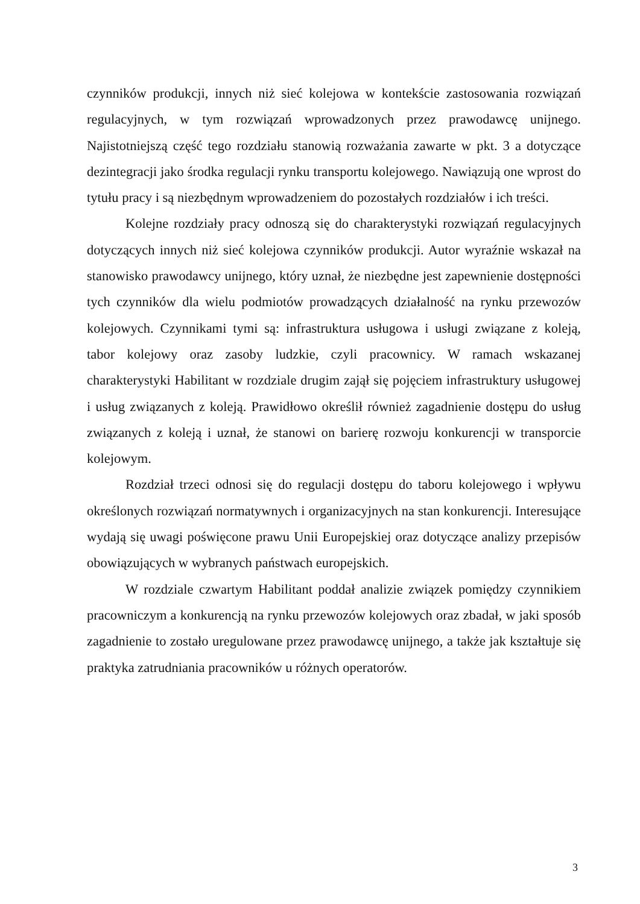czynników produkcji, innych niż sieć kolejowa w kontekście zastosowania rozwiązań regulacyjnych, w tym rozwiązań wprowadzonych przez prawodawcę unijnego. Najistotniejszą część tego rozdziału stanowią rozważania zawarte w pkt. 3 a dotyczące dezintegracji jako środka regulacji rynku transportu kolejowego. Nawiązują one wprost do tytułu pracy i są niezbędnym wprowadzeniem do pozostałych rozdziałów i ich treści.
Kolejne rozdziały pracy odnoszą się do charakterystyki rozwiązań regulacyjnych dotyczących innych niż sieć kolejowa czynników produkcji. Autor wyraźnie wskazał na stanowisko prawodawcy unijnego, który uznał, że niezbędne jest zapewnienie dostępności tych czynników dla wielu podmiotów prowadzących działalność na rynku przewozów kolejowych. Czynnikami tymi są: infrastruktura usługowa i usługi związane z koleją, tabor kolejowy oraz zasoby ludzkie, czyli pracownicy. W ramach wskazanej charakterystyki Habilitant w rozdziale drugim zajął się pojęciem infrastruktury usługowej i usług związanych z koleją. Prawidłowo określił również zagadnienie dostępu do usług związanych z koleją i uznał, że stanowi on barierę rozwoju konkurencji w transporcie kolejowym.
Rozdział trzeci odnosi się do regulacji dostępu do taboru kolejowego i wpływu określonych rozwiązań normatywnych i organizacyjnych na stan konkurencji. Interesujące wydają się uwagi poświęcone prawu Unii Europejskiej oraz dotyczące analizy przepisów obowiązujących w wybranych państwach europejskich.
W rozdziale czwartym Habilitant poddał analizie związek pomiędzy czynnikiem pracowniczym a konkurencją na rynku przewozów kolejowych oraz zbadał, w jaki sposób zagadnienie to zostało uregulowane przez prawodawcę unijnego, a także jak kształtuje się praktyka zatrudniania pracowników u różnych operatorów.
3